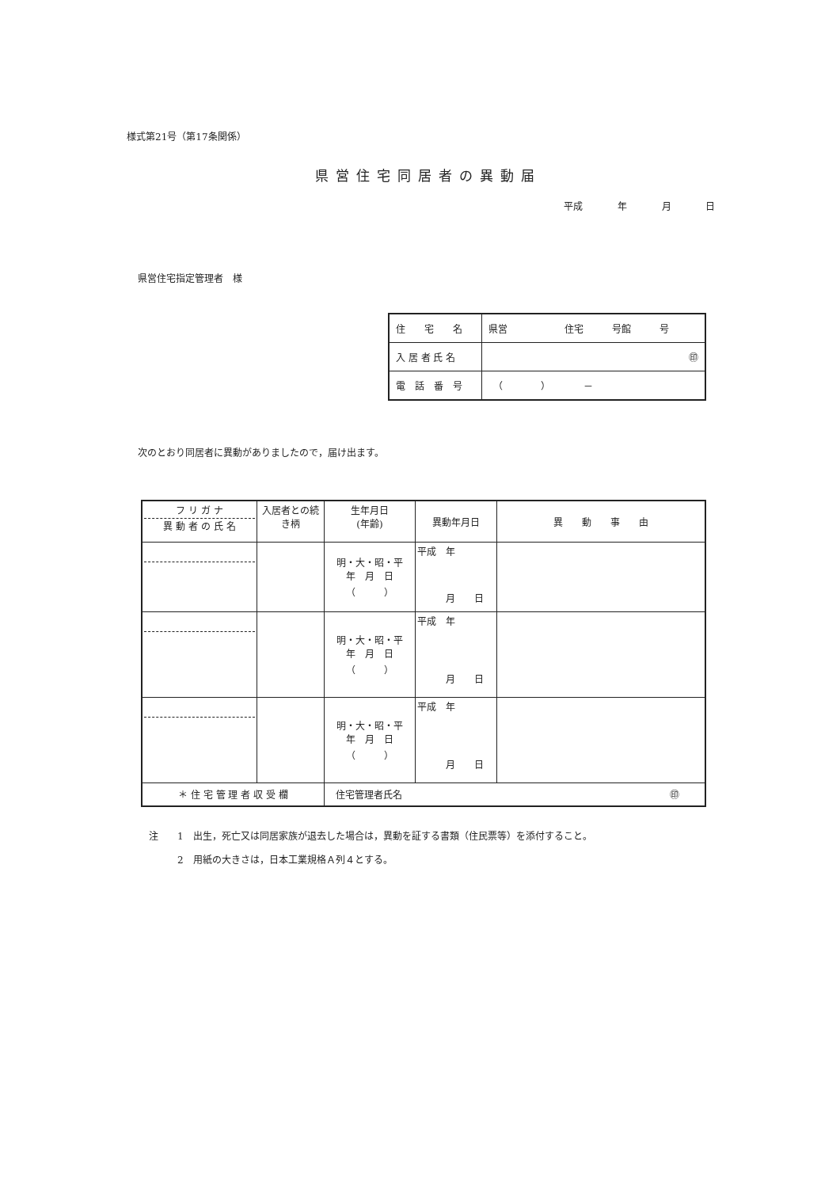様式第21号（第17条関係）
県営住宅同居者の異動届
平成 年 月 日
県営住宅指定管理者　様
| 住 宅 名 | 県営 住宅 号館 号 |
| 入 居 者 氏 名 | ㊞ |
| 電 話 番 号 | （ ） － |
次のとおり同居者に異動がありましたので，届け出ます。
| フ リ ガ ナ 異 動 者 の 氏 名 | 入居者との続き柄 | 生年月日 (年齢) | 異動年月日 | 異 動 事 由 |
| | | 明・大・昭・平 年 月 日 （ ） | 平成 年 月 日 | |
| | | 明・大・昭・平 年 月 日 （ ） | 平成 年 月 日 | |
| | | 明・大・昭・平 年 月 日 （ ） | 平成 年 月 日 | |
| ＊ 住 宅 管 理 者 収 受 欄 | | 住宅管理者氏名 ㊞ | | |
注　　1　出生，死亡又は同居家族が退去した場合は，異動を証する書類（住民票等）を添付すること。
　　　2　用紙の大きさは，日本工業規格Ａ列４とする。